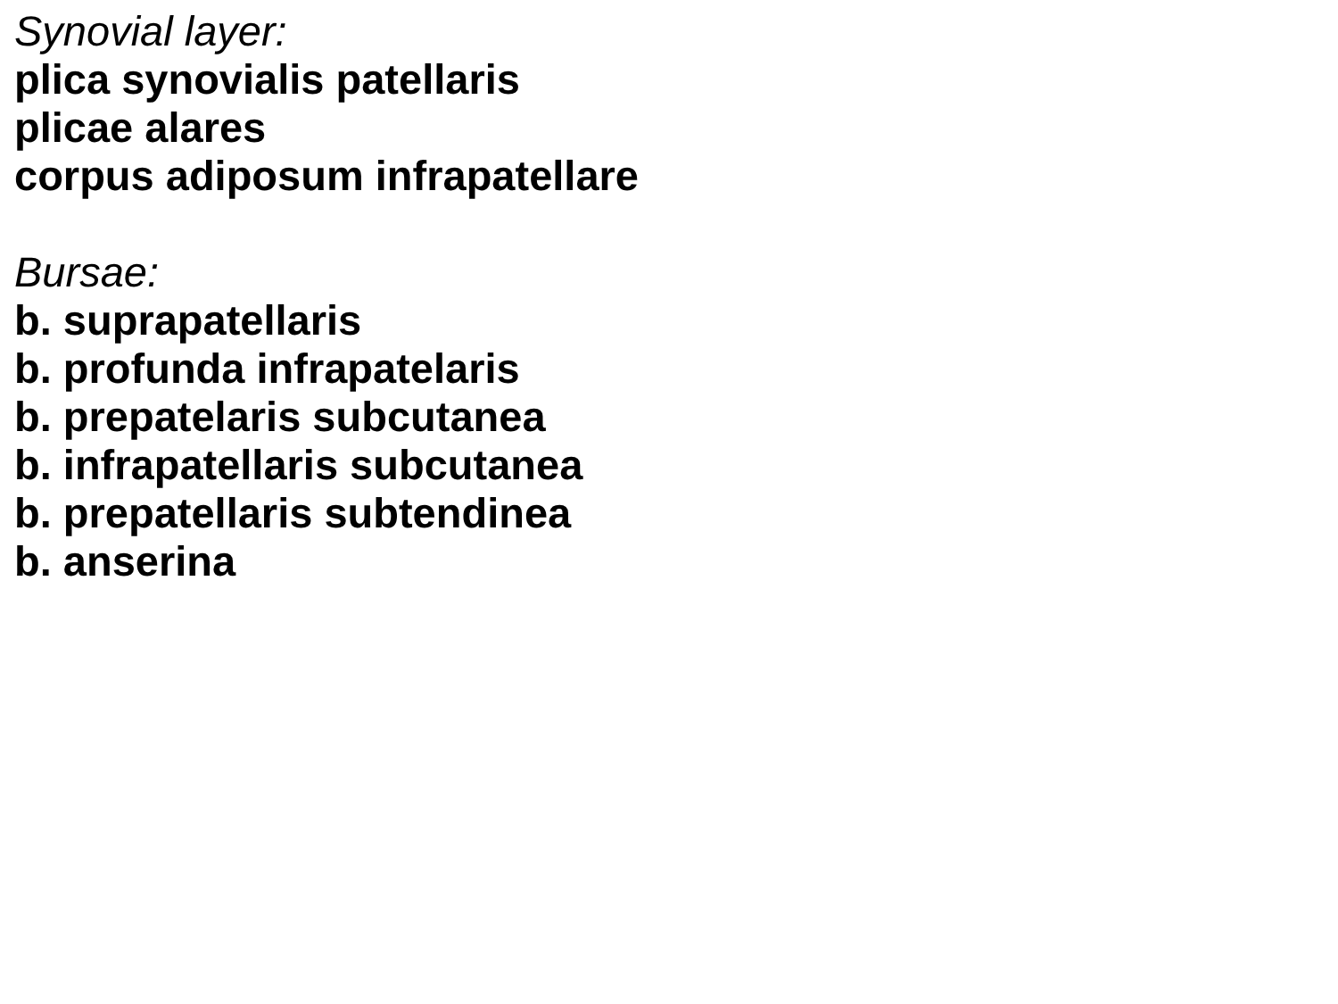Synovial layer:
plica synovialis patellaris
plicae alares
corpus adiposum infrapatellare
Bursae:
b. suprapatellaris
b. profunda infrapatelaris
b. prepatelaris subcutanea
b. infrapatellaris subcutanea
b. prepatellaris subtendinea
b. anserina